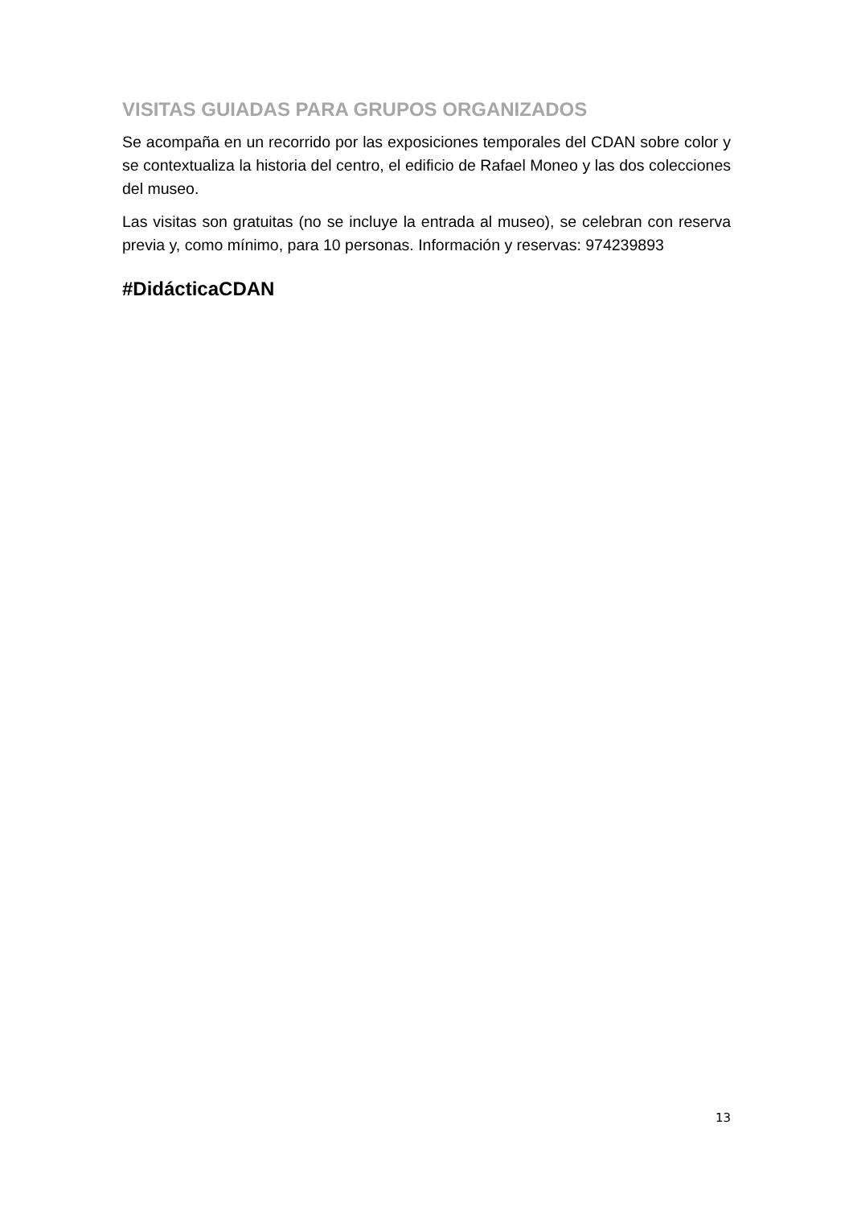VISITAS GUIADAS PARA GRUPOS ORGANIZADOS
Se acompaña en un recorrido por las exposiciones temporales del CDAN sobre color y se contextualiza la historia del centro, el edificio de Rafael Moneo y las dos colecciones del museo.
Las visitas son gratuitas (no se incluye la entrada al museo), se celebran con reserva previa y, como mínimo, para 10 personas. Información y reservas: 974239893
#DidácticaCDAN
13